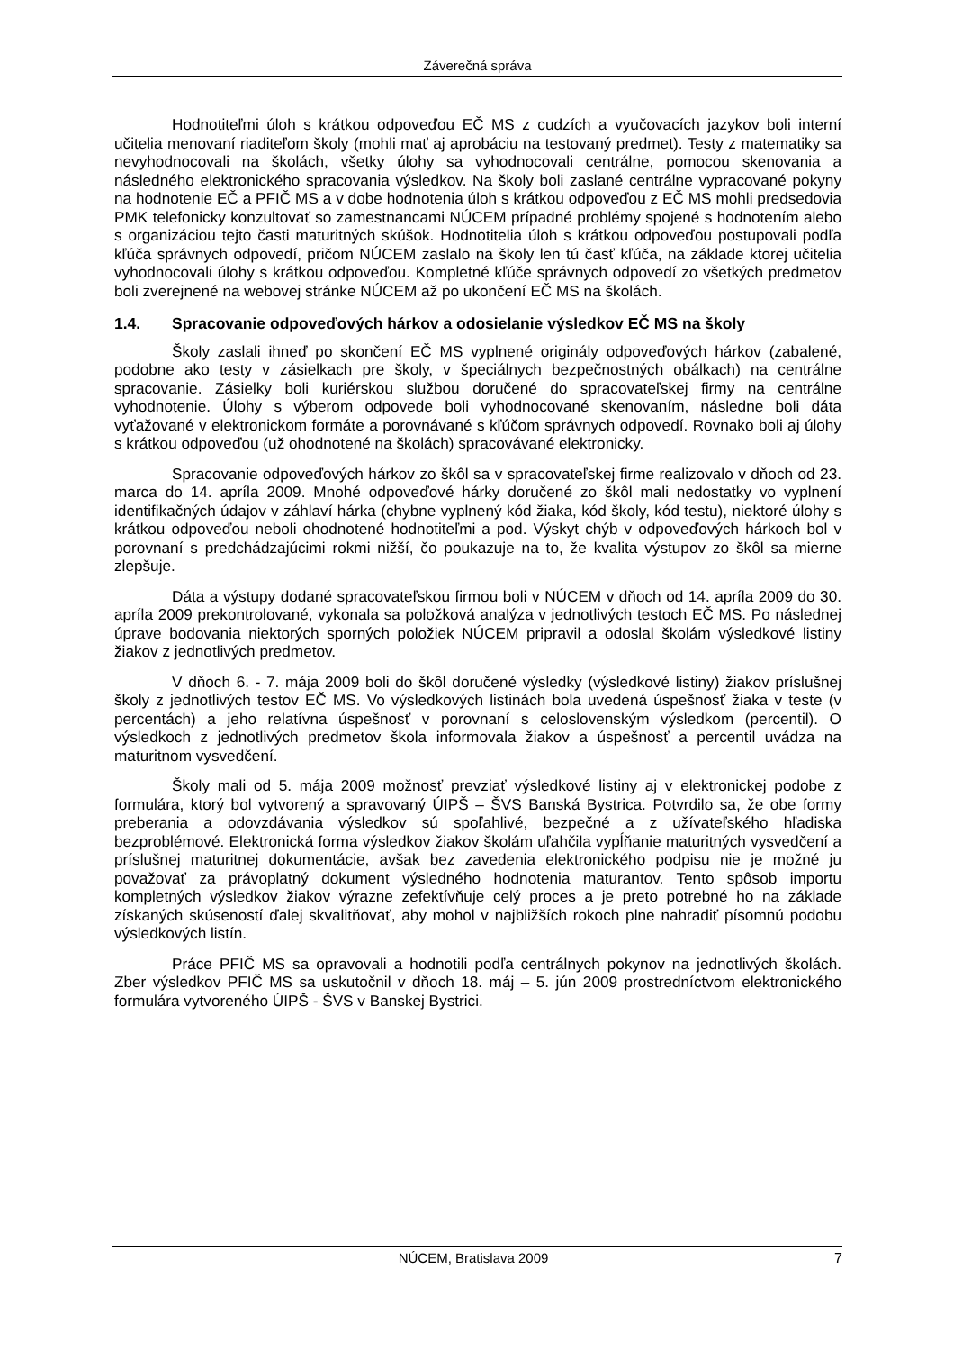Záverečná správa
Hodnotiteľmi úloh s krátkou odpoveďou EČ MS z cudzích a vyučovacích jazykov boli interní učitelia menovaní riaditeľom školy (mohli mať aj aprobáciu na testovaný predmet). Testy z matematiky sa nevyhodnocovali na školách, všetky úlohy sa vyhodnocovali centrálne, pomocou skenovania a následného elektronického spracovania výsledkov. Na školy boli zaslané centrálne vypracované pokyny na hodnotenie EČ a PFIČ MS a v dobe hodnotenia úloh s krátkou odpoveďou z EČ MS mohli predsedovia PMK telefonicky konzultovať so zamestnancami NÚCEM prípadné problémy spojené s hodnotením alebo s organizáciou tejto časti maturitných skúšok. Hodnotitelia úloh s krátkou odpoveďou postupovali podľa kľúča správnych odpovedí, pričom NÚCEM zaslalo na školy len tú časť kľúča, na základe ktorej učitelia vyhodnocovali úlohy s krátkou odpoveďou. Kompletné kľúče správnych odpovedí zo všetkých predmetov boli zverejnené na webovej stránke NÚCEM až po ukončení EČ MS na školách.
1.4. Spracovanie odpoveďových hárkov a odosielanie výsledkov EČ MS na školy
Školy zaslali ihneď po skončení EČ MS vyplnené originály odpoveďových hárkov (zabalené, podobne ako testy v zásielkach pre školy, v špeciálnych bezpečnostných obálkach) na centrálne spracovanie. Zásielky boli kuriérskou službou doručené do spracovateľskej firmy na centrálne vyhodnotenie. Úlohy s výberom odpovede boli vyhodnocované skenovaním, následne boli dáta vyťažované v elektronickom formáte a porovnávané s kľúčom správnych odpovedí. Rovnako boli aj úlohy s krátkou odpoveďou (už ohodnotené na školách) spracovávané elektronicky.
Spracovanie odpoveďových hárkov zo škôl sa v spracovateľskej firme realizovalo v dňoch od 23. marca do 14. apríla 2009. Mnohé odpoveďové hárky doručené zo škôl mali nedostatky vo vyplnení identifikačných údajov v záhlaví hárka (chybne vyplnený kód žiaka, kód školy, kód testu), niektoré úlohy s krátkou odpoveďou neboli ohodnotené hodnotiteľmi a pod. Výskyt chýb v odpoveďových hárkoch bol v porovnaní s predchádzajúcimi rokmi nižší, čo poukazuje na to, že kvalita výstupov zo škôl sa mierne zlepšuje.
Dáta a výstupy dodané spracovateľskou firmou boli v NÚCEM v dňoch od 14. apríla 2009 do 30. apríla 2009 prekontrolované, vykonala sa položková analýza v jednotlivých testoch EČ MS. Po následnej úprave bodovania niektorých sporných položiek NÚCEM pripravil a odoslal školám výsledkové listiny žiakov z jednotlivých predmetov.
V dňoch 6. - 7. mája 2009 boli do škôl doručené výsledky (výsledkové listiny) žiakov príslušnej školy z jednotlivých testov EČ MS. Vo výsledkových listinách bola uvedená úspešnosť žiaka v teste (v percentách) a jeho relatívna úspešnosť v porovnaní s celoslovenským výsledkom (percentil). O výsledkoch z jednotlivých predmetov škola informovala žiakov a úspešnosť a percentil uvádza na maturitnom vysvedčení.
Školy mali od 5. mája 2009 možnosť prevziať výsledkové listiny aj v elektronickej podobe z formulára, ktorý bol vytvorený a spravovaný ÚIPŠ – ŠVS Banská Bystrica. Potvrdilo sa, že obe formy preberania a odovzdávania výsledkov sú spoľahlivé, bezpečné a z užívateľského hľadiska bezproblémové. Elektronická forma výsledkov žiakov školám uľahčila vypĺňanie maturitných vysvedčení a príslušnej maturitnej dokumentácie, avšak bez zavedenia elektronického podpisu nie je možné ju považovať za právoplatný dokument výsledného hodnotenia maturantov. Tento spôsob importu kompletných výsledkov žiakov výrazne zefektívňuje celý proces a je preto potrebné ho na základe získaných skúseností ďalej skvalitňovať, aby mohol v najbližších rokoch plne nahradiť písomnú podobu výsledkových listín.
Práce PFIČ MS sa opravovali a hodnotili podľa centrálnych pokynov na jednotlivých školách. Zber výsledkov PFIČ MS sa uskutočnil v dňoch 18. máj – 5. jún 2009 prostredníctvom elektronického formulára vytvoreného ÚIPŠ - ŠVS v Banskej Bystrici.
NÚCEM, Bratislava 2009 7